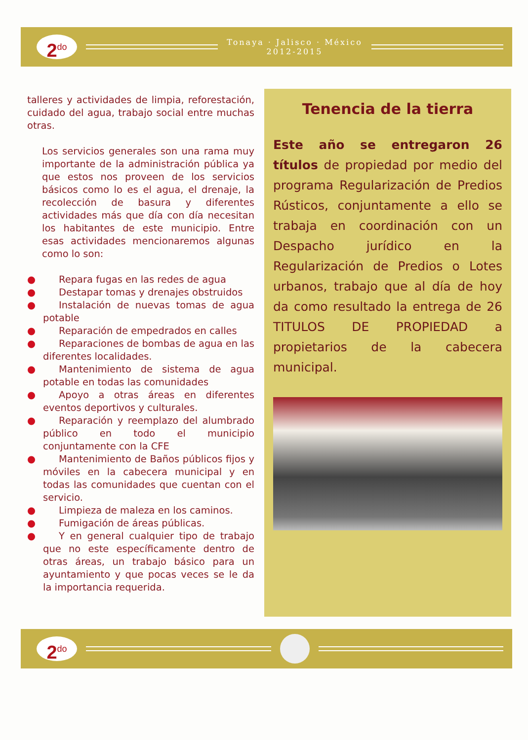2<sup>do</sup>
Tonaya · Jalisco · México
2012-2015
talleres y actividades de limpia, reforestación, cuidado del agua, trabajo social entre muchas otras.
Los servicios generales son una rama muy importante de la administración pública ya que estos nos proveen de los servicios básicos como lo es el agua, el drenaje, la recolección de basura y diferentes actividades más que día con día necesitan los habitantes de este municipio. Entre esas actividades mencionaremos algunas como lo son:
● Repara fugas en las redes de agua
● Destapar tomas y drenajes obstruidos
● Instalación de nuevas tomas de agua potable
● Reparación de empedrados en calles
● Reparaciones de bombas de agua en las diferentes localidades.
● Mantenimiento de sistema de agua potable en todas las comunidades
● Apoyo a otras áreas en diferentes eventos deportivos y culturales.
● Reparación y reemplazo del alumbrado público en todo el municipio conjuntamente con la CFE
● Mantenimiento de Baños públicos fijos y móviles en la cabecera municipal y en todas las comunidades que cuentan con el servicio.
● Limpieza de maleza en los caminos.
● Fumigación de áreas públicas.
● Y en general cualquier tipo de trabajo que no este específicamente dentro de otras áreas, un trabajo básico para un ayuntamiento y que pocas veces se le da la importancia requerida.
Tenencia de la tierra
Este año se entregaron 26 títulos de propiedad por medio del programa Regularización de Predios Rústicos, conjuntamente a ello se trabaja en coordinación con un Despacho jurídico en la Regularización de Predios o Lotes urbanos, trabajo que al día de hoy da como resultado la entrega de 26 TITULOS DE PROPIEDAD a propietarios de la cabecera municipal.
2<sup>do</sup>